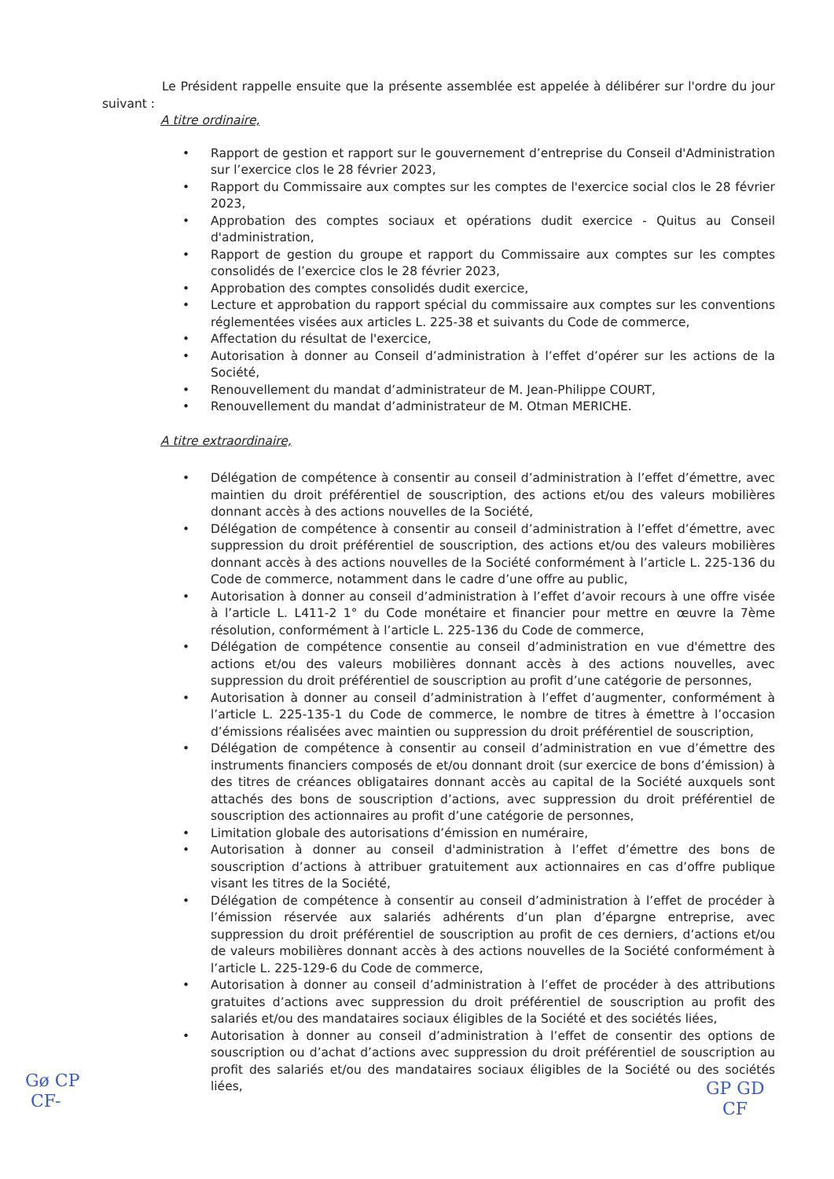Le Président rappelle ensuite que la présente assemblée est appelée à délibérer sur l'ordre du jour suivant :
A titre ordinaire,
• Rapport de gestion et rapport sur le gouvernement d’entreprise du Conseil d'Administration sur l’exercice clos le 28 février 2023,
• Rapport du Commissaire aux comptes sur les comptes de l'exercice social clos le 28 février 2023,
• Approbation des comptes sociaux et opérations dudit exercice - Quitus au Conseil d'administration,
• Rapport de gestion du groupe et rapport du Commissaire aux comptes sur les comptes consolidés de l’exercice clos le 28 février 2023,
• Approbation des comptes consolidés dudit exercice,
• Lecture et approbation du rapport spécial du commissaire aux comptes sur les conventions réglementées visées aux articles L. 225-38 et suivants du Code de commerce,
• Affectation du résultat de l'exercice,
• Autorisation à donner au Conseil d’administration à l’effet d’opérer sur les actions de la Société,
• Renouvellement du mandat d’administrateur de M. Jean-Philippe COURT,
• Renouvellement du mandat d’administrateur de M. Otman MERICHE.
A titre extraordinaire,
• Délégation de compétence à consentir au conseil d’administration à l’effet d’émettre, avec maintien du droit préférentiel de souscription, des actions et/ou des valeurs mobilières donnant accès à des actions nouvelles de la Société,
• Délégation de compétence à consentir au conseil d’administration à l’effet d’émettre, avec suppression du droit préférentiel de souscription, des actions et/ou des valeurs mobilières donnant accès à des actions nouvelles de la Société conformément à l’article L. 225-136 du Code de commerce, notamment dans le cadre d’une offre au public,
• Autorisation à donner au conseil d’administration à l’effet d’avoir recours à une offre visée à l’article L. L411-2 1° du Code monétaire et financier pour mettre en œuvre la 7ème résolution, conformément à l’article L. 225-136 du Code de commerce,
• Délégation de compétence consentie au conseil d’administration en vue d'émettre des actions et/ou des valeurs mobilières donnant accès à des actions nouvelles, avec suppression du droit préférentiel de souscription au profit d’une catégorie de personnes,
• Autorisation à donner au conseil d’administration à l’effet d’augmenter, conformément à l’article L. 225-135-1 du Code de commerce, le nombre de titres à émettre à l’occasion d’émissions réalisées avec maintien ou suppression du droit préférentiel de souscription,
• Délégation de compétence à consentir au conseil d’administration en vue d’émettre des instruments financiers composés de et/ou donnant droit (sur exercice de bons d’émission) à des titres de créances obligataires donnant accès au capital de la Société auxquels sont attachés des bons de souscription d’actions, avec suppression du droit préférentiel de souscription des actionnaires au profit d’une catégorie de personnes,
• Limitation globale des autorisations d’émission en numéraire,
• Autorisation à donner au conseil d'administration à l’effet d’émettre des bons de souscription d’actions à attribuer gratuitement aux actionnaires en cas d’offre publique visant les titres de la Société,
• Délégation de compétence à consentir au conseil d’administration à l’effet de procéder à l’émission réservée aux salariés adhérents d’un plan d’épargne entreprise, avec suppression du droit préférentiel de souscription au profit de ces derniers, d’actions et/ou de valeurs mobilières donnant accès à des actions nouvelles de la Société conformément à l’article L. 225-129-6 du Code de commerce,
• Autorisation à donner au conseil d’administration à l’effet de procéder à des attributions gratuites d’actions avec suppression du droit préférentiel de souscription au profit des salariés et/ou des mandataires sociaux éligibles de la Société et des sociétés liées,
• Autorisation à donner au conseil d’administration à l’effet de consentir des options de souscription ou d’achat d’actions avec suppression du droit préférentiel de souscription au profit des salariés et/ou des mandataires sociaux éligibles de la Société ou des sociétés liées,
Gø CP
CF-
GP GD
CF